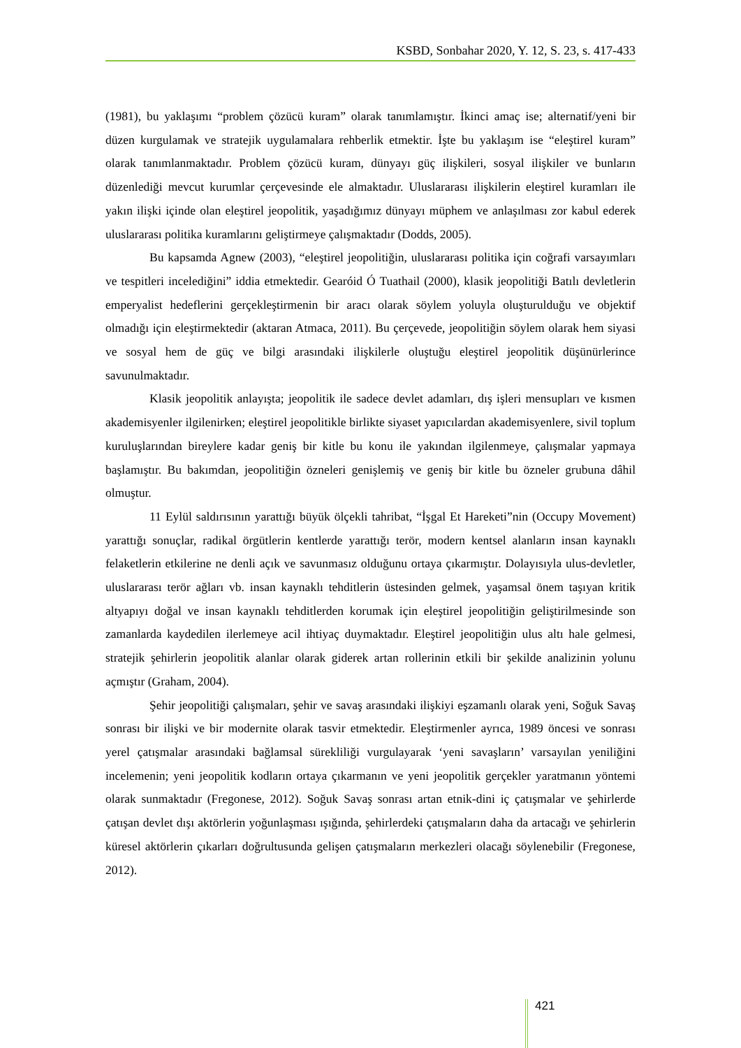KSBD, Sonbahar 2020, Y. 12, S. 23, s. 417-433
(1981), bu yaklaşımı “problem çözücü kuram” olarak tanımlamıştır. İkinci amaç ise; alternatif/yeni bir düzen kurgulamak ve stratejik uygulamalara rehberlik etmektir. İşte bu yaklaşım ise “eleştirel kuram” olarak tanımlanmaktadır. Problem çözücü kuram, dünyayı güç ilişkileri, sosyal ilişkiler ve bunların düzenlediği mevcut kurumlar çerçevesinde ele almaktadır. Uluslararası ilişkilerin eleştirel kuramları ile yakın ilişki içinde olan eleştirel jeopolitik, yaşadığımız dünyayı müphem ve anlaşılması zor kabul ederek uluslararası politika kuramlarını geliştirmeye çalışmaktadır (Dodds, 2005).
Bu kapsamda Agnew (2003), “eleştirel jeopolitiğin, uluslararası politika için coğrafi varsayımları ve tespitleri incelediğini” iddia etmektedir. Gearóid Ó Tuathail (2000), klasik jeopolitiği Batılı devletlerin emperyalist hedeflerini gerçekleştirmenin bir aracı olarak söylem yoluyla oluşturulduğu ve objektif olmadığı için eleştirmektedir (aktaran Atmaca, 2011). Bu çerçevede, jeopolitiğin söylem olarak hem siyasi ve sosyal hem de güç ve bilgi arasındaki ilişkilerle oluştuğu eleştirel jeopolitik düşünürlerince savunulmaktadır.
Klasik jeopolitik anlayışta; jeopolitik ile sadece devlet adamları, dış işleri mensupları ve kısmen akademisyenler ilgilenirken; eleştirel jeopolitikle birlikte siyaset yapıcılardan akademisyenlere, sivil toplum kuruluşlarından bireylere kadar geniş bir kitle bu konu ile yakından ilgilenmeye, çalışmalar yapmaya başlamıştır. Bu bakımdan, jeopolitiğin özneleri genişlemiş ve geniş bir kitle bu özneler grubuna dâhil olmuştur.
11 Eylül saldırısının yarattığı büyük ölçekli tahribat, “İşgal Et Hareketi”nin (Occupy Movement) yarattığı sonuçlar, radikal örgütlerin kentlerde yarattığı terör, modern kentsel alanların insan kaynaklı felaketlerin etkilerine ne denli açık ve savunmasız olduğunu ortaya çıkarmıştır. Dolayısıyla ulus-devletler, uluslararası terör ağları vb. insan kaynaklı tehditlerin üstesinden gelmek, yaşamsal önem taşıyan kritik altyapıyı doğal ve insan kaynaklı tehditlerden korumak için eleştirel jeopolitiğin geliştirilmesinde son zamanlarda kaydedilen ilerlemeye acil ihtiyaç duymaktadır. Eleştirel jeopolitiğin ulus altı hale gelmesi, stratejik şehirlerin jeopolitik alanlar olarak giderek artan rollerinin etkili bir şekilde analizinin yolunu açmıştır (Graham, 2004).
Şehir jeopolitiği çalışmaları, şehir ve savaş arasındaki ilişkiyi eşzamanlı olarak yeni, Soğuk Savaş sonrası bir ilişki ve bir modernite olarak tasvir etmektedir. Eleştirmenler ayrıca, 1989 öncesi ve sonrası yerel çatışmalar arasındaki bağlamsal sürekliliği vurgulayarak ‘yeni savaşların’ varsayılan yeniliğini incelemenin; yeni jeopolitik kodların ortaya çıkarmanın ve yeni jeopolitik gerçekler yaratmanın yöntemi olarak sunmaktadır (Fregonese, 2012). Soğuk Savaş sonrası artan etnik-dini iç çatışmalar ve şehirlerde çatışan devlet dışı aktörlerin yoğunlaşması ışığında, şehirlerdeki çatışmaların daha da artacağı ve şehirlerin küresel aktörlerin çıkarları doğrultusunda gelişen çatışmaların merkezleri olacağı söylenebilir (Fregonese, 2012).
421